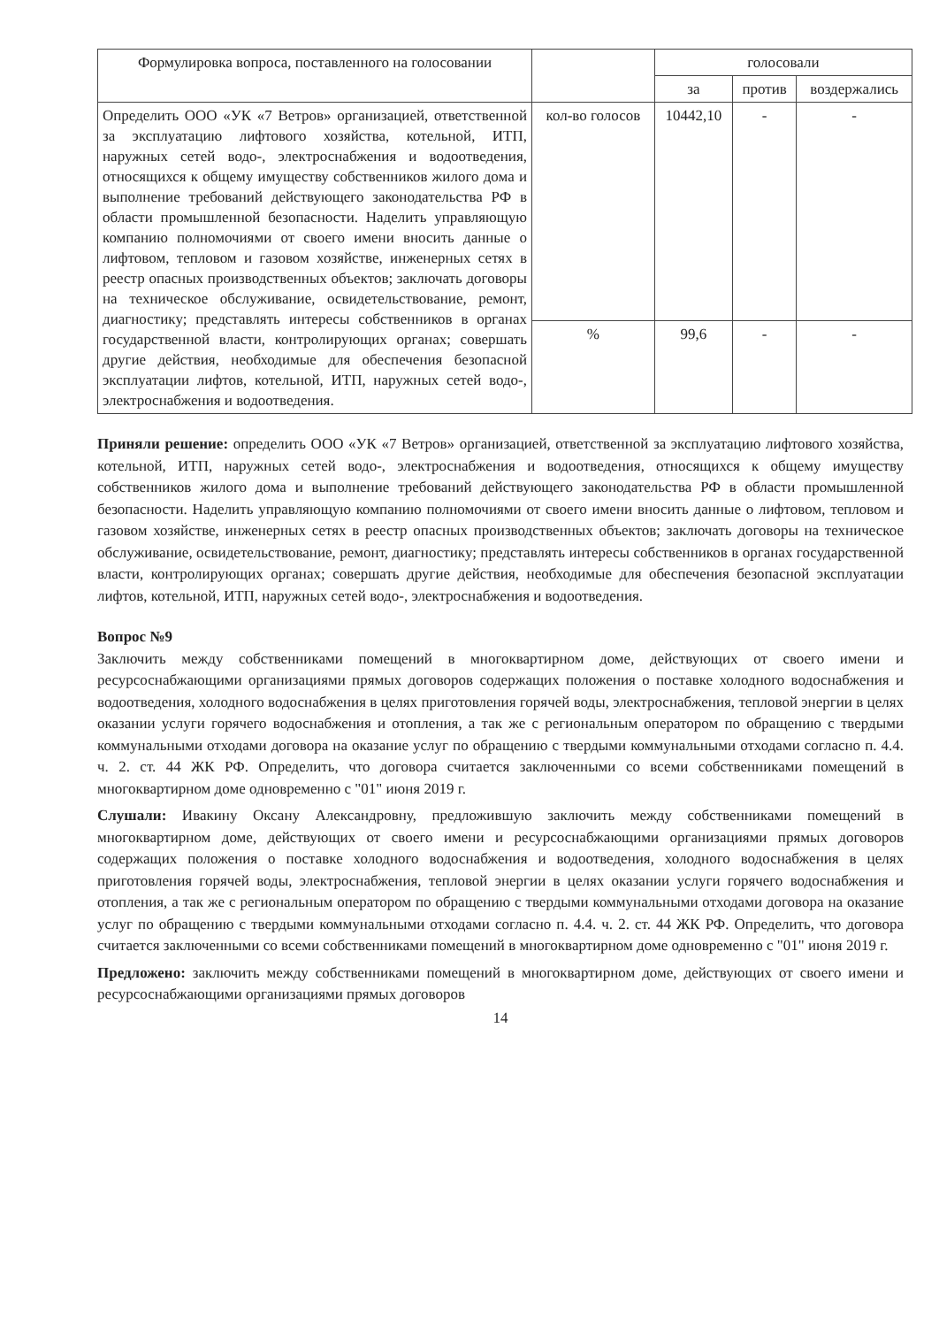| Формулировка вопроса, поставленного на голосовании | | голосовали | | |
| --- | --- | --- | --- | --- |
| | | за | против | воздержались |
| Определить ООО «УК «7 Ветров» организацией, ответственной за эксплуатацию лифтового хозяйства, котельной, ИТП, наружных сетей водо-, электроснабжения и водоотведения, относящихся к общему имуществу собственников жилого дома и выполнение требований действующего законодательства РФ в области промышленной безопасности. Наделить управляющую компанию полномочиями от своего имени вносить данные о лифтовом, тепловом и газовом хозяйстве, инженерных сетях в реестр опасных производственных объектов; заключать договоры на техническое обслуживание, освидетельствование, ремонт, диагностику; представлять интересы собственников в органах государственной власти, контролирующих органах; совершать другие действия, необходимые для обеспечения безопасной эксплуатации лифтов, котельной, ИТП, наружных сетей водо-, электроснабжения и водоотведения. | кол-во голосов | 10442,10 | - | - |
| | % | 99,6 | - | - |
Приняли решение: определить ООО «УК «7 Ветров» организацией, ответственной за эксплуатацию лифтового хозяйства, котельной, ИТП, наружных сетей водо-, электроснабжения и водоотведения, относящихся к общему имуществу собственников жилого дома и выполнение требований действующего законодательства РФ в области промышленной безопасности. Наделить управляющую компанию полномочиями от своего имени вносить данные о лифтовом, тепловом и газовом хозяйстве, инженерных сетях в реестр опасных производственных объектов; заключать договоры на техническое обслуживание, освидетельствование, ремонт, диагностику; представлять интересы собственников в органах государственной власти, контролирующих органах; совершать другие действия, необходимые для обеспечения безопасной эксплуатации лифтов, котельной, ИТП, наружных сетей водо-, электроснабжения и водоотведения.
Вопрос №9
Заключить между собственниками помещений в многоквартирном доме, действующих от своего имени и ресурсоснабжающими организациями прямых договоров содержащих положения о поставке холодного водоснабжения и водоотведения, холодного водоснабжения в целях приготовления горячей воды, электроснабжения, тепловой энергии в целях оказании услуги горячего водоснабжения и отопления, а так же с региональным оператором по обращению с твердыми коммунальными отходами договора на оказание услуг по обращению с твердыми коммунальными отходами согласно п. 4.4. ч. 2. ст. 44 ЖК РФ. Определить, что договора считается заключенными со всеми собственниками помещений в многоквартирном доме одновременно с "01" июня 2019 г.
Слушали: Ивакину Оксану Александровну, предложившую заключить между собственниками помещений в многоквартирном доме, действующих от своего имени и ресурсоснабжающими организациями прямых договоров содержащих положения о поставке холодного водоснабжения и водоотведения, холодного водоснабжения в целях приготовления горячей воды, электроснабжения, тепловой энергии в целях оказании услуги горячего водоснабжения и отопления, а так же с региональным оператором по обращению с твердыми коммунальными отходами договора на оказание услуг по обращению с твердыми коммунальными отходами согласно п. 4.4. ч. 2. ст. 44 ЖК РФ. Определить, что договора считается заключенными со всеми собственниками помещений в многоквартирном доме одновременно с "01" июня 2019 г.
Предложено: заключить между собственниками помещений в многоквартирном доме, действующих от своего имени и ресурсоснабжающими организациями прямых договоров
14